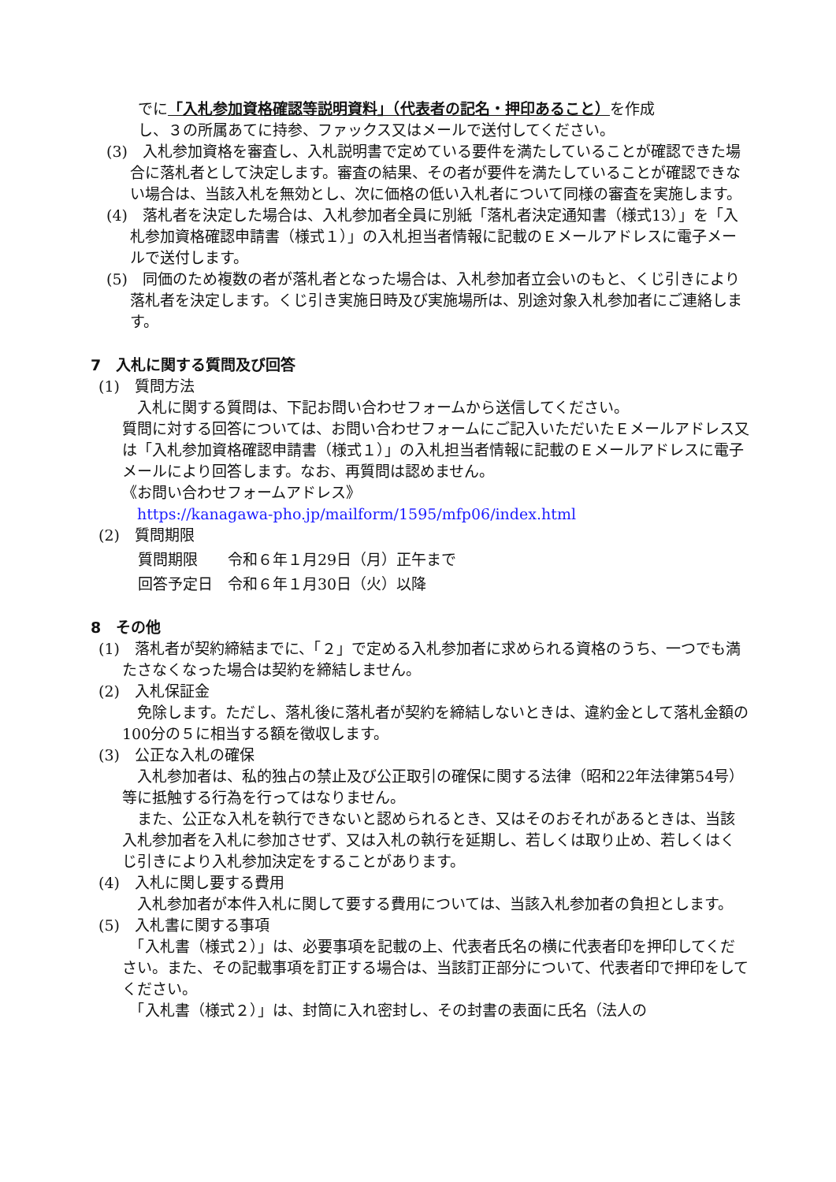でに「入札参加資格確認等説明資料」（代表者の記名・押印あること）を作成
し、３の所属あてに持参、ファックス又はメールで送付してください。
(3)　入札参加資格を審査し、入札説明書で定めている要件を満たしていることが確認できた場合に落札者として決定します。審査の結果、その者が要件を満たしていることが確認できない場合は、当該入札を無効とし、次に価格の低い入札者について同様の審査を実施します。
(4)　落札者を決定した場合は、入札参加者全員に別紙「落札者決定通知書（様式13）」を「入札参加資格確認申請書（様式１）」の入札担当者情報に記載のＥメールアドレスに電子メールで送付します。
(5)　同価のため複数の者が落札者となった場合は、入札参加者立会いのもと、くじ引きにより落札者を決定します。くじ引き実施日時及び実施場所は、別途対象入札参加者にご連絡します。
7　入札に関する質問及び回答
(1)　質問方法
　入札に関する質問は、下記お問い合わせフォームから送信してください。
質問に対する回答については、お問い合わせフォームにご記入いただいたＥメールアドレス又は「入札参加資格確認申請書（様式１）」の入札担当者情報に記載のＥメールアドレスに電子メールにより回答します。なお、再質問は認めません。
《お問い合わせフォームアドレス》
　https://kanagawa-pho.jp/mailform/1595/mfp06/index.html
(2)　質問期限
質問期限　　令和６年１月29日（月）正午まで
回答予定日　令和６年１月30日（火）以降
8　その他
(1)　落札者が契約締結までに、「２」で定める入札参加者に求められる資格のうち、一つでも満たさなくなった場合は契約を締結しません。
(2)　入札保証金
　免除します。ただし、落札後に落札者が契約を締結しないときは、違約金として落札金額の100分の５に相当する額を徴収します。
(3)　公正な入札の確保
　入札参加者は、私的独占の禁止及び公正取引の確保に関する法律（昭和22年法律第54号）等に抵触する行為を行ってはなりません。
　また、公正な入札を執行できないと認められるとき、又はそのおそれがあるときは、当該入札参加者を入札に参加させず、又は入札の執行を延期し、若しくは取り止め、若しくはくじ引きにより入札参加決定をすることがあります。
(4)　入札に関し要する費用
　入札参加者が本件入札に関して要する費用については、当該入札参加者の負担とします。
(5)　入札書に関する事項
　「入札書（様式２）」は、必要事項を記載の上、代表者氏名の横に代表者印を押印してください。また、その記載事項を訂正する場合は、当該訂正部分について、代表者印で押印をしてください。
　「入札書（様式２）」は、封筒に入れ密封し、その封書の表面に氏名（法人の